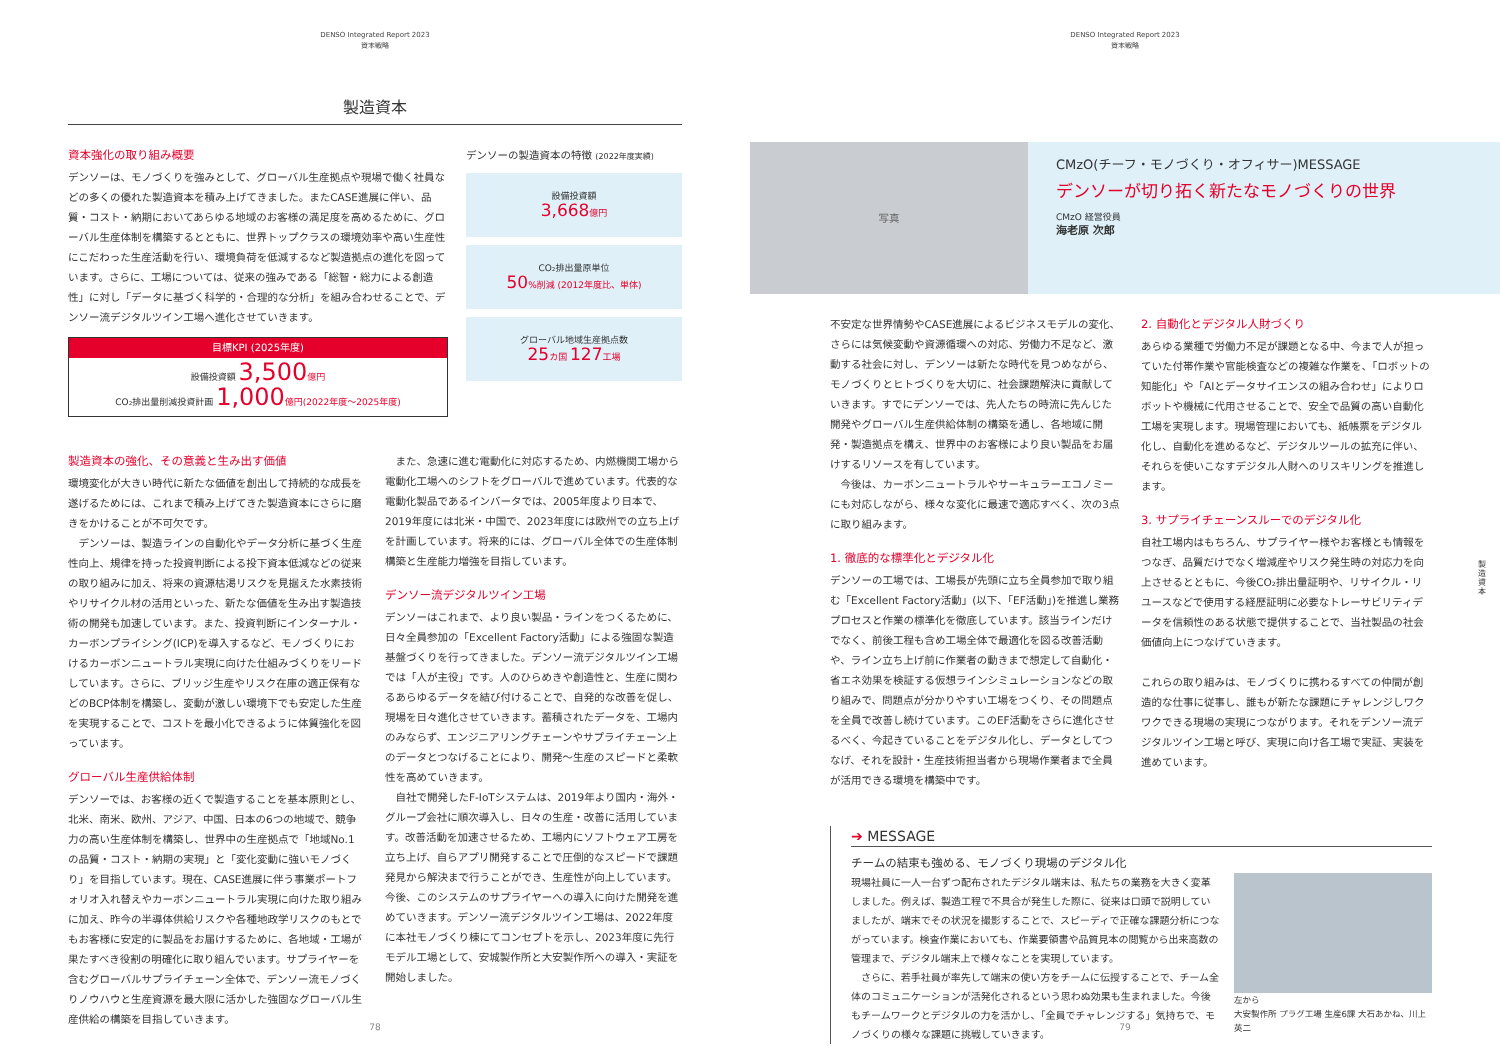DENSO Integrated Report 2023
資本戦略
製造資本
資本強化の取り組み概要
デンソーは、モノづくりを強みとして、グローバル生産拠点や現場で働く社員などの多くの優れた製造資本を積み上げてきました。またCASE進展に伴い、品質・コスト・納期においてあらゆる地域のお客様の満足度を高めるために、グローバル生産体制を構築するとともに、世界トップクラスの環境効率や高い生産性にこだわった生産活動を行い、環境負荷を低減するなど製造拠点の進化を図っています。さらに、工場については、従来の強みである「総智・総力による創造性」に対し「データに基づく科学的・合理的な分析」を組み合わせることで、デンソー流デジタルツイン工場へ進化させていきます。
目標KPI (2025年度)
設備投資額 3,500 億円
CO₂排出量削減投資計画 1,000 億円(2022年度～2025年度)
デンソーの製造資本の特徴 (2022年度実績)
設備投資額
3,668 億円
CO₂排出量原単位
50%削減 (2012年度比、単体)
グローバル地域生産拠点数
25 カ国 127 工場
製造資本の強化、その意義と生み出す価値
環境変化が大きい時代に新たな価値を創出して持続的な成長を遂げるためには、これまで積み上げてきた製造資本にさらに磨きをかけることが不可欠です。
　デンソーは、製造ラインの自動化やデータ分析に基づく生産性向上、規律を持った投資判断による投下資本低減などの従来の取り組みに加え、将来の資源枯渇リスクを見据えた水素技術やリサイクル材の活用といった、新たな価値を生み出す製造技術の開発も加速しています。また、投資判断にインターナル・カーボンプライシング(ICP)を導入するなど、モノづくりにおけるカーボンニュートラル実現に向けた仕組みづくりをリードしています。さらに、ブリッジ生産やリスク在庫の適正保有などのBCP体制を構築し、変動が激しい環境下でも安定した生産を実現することで、コストを最小化できるように体質強化を図っています。
グローバル生産供給体制
デンソーでは、お客様の近くで製造することを基本原則とし、北米、南米、欧州、アジア、中国、日本の6つの地域で、競争力の高い生産体制を構築し、世界中の生産拠点で「地域No.1の品質・コスト・納期の実現」と「変化変動に強いモノづくり」を目指しています。現在、CASE進展に伴う事業ポートフォリオ入れ替えやカーボンニュートラル実現に向けた取り組みに加え、昨今の半導体供給リスクや各種地政学リスクのもとでもお客様に安定的に製品をお届けするために、各地域・工場が果たすべき役割の明確化に取り組んでいます。サプライヤーを含むグローバルサプライチェーン全体で、デンソー流モノづくりノウハウと生産資源を最大限に活かした強固なグローバル生産供給の構築を目指していきます。
　また、急速に進む電動化に対応するため、内燃機関工場から電動化工場へのシフトをグローバルで進めています。代表的な電動化製品であるインバータでは、2005年度より日本で、2019年度には北米・中国で、2023年度には欧州での立ち上げを計画しています。将来的には、グローバル全体での生産体制構築と生産能力増強を目指しています。
デンソー流デジタルツイン工場
デンソーはこれまで、より良い製品・ラインをつくるために、日々全員参加の「Excellent Factory活動」による強固な製造基盤づくりを行ってきました。デンソー流デジタルツイン工場では「人が主役」です。人のひらめきや創造性と、生産に関わるあらゆるデータを結び付けることで、自発的な改善を促し、現場を日々進化させていきます。蓄積されたデータを、工場内のみならず、エンジニアリングチェーンやサプライチェーン上のデータとつなげることにより、開発～生産のスピードと柔軟性を高めていきます。
　自社で開発したF-IoTシステムは、2019年より国内・海外・グループ会社に順次導入し、日々の生産・改善に活用しています。改善活動を加速させるため、工場内にソフトウェア工房を立ち上げ、自らアプリ開発することで圧倒的なスピードで課題発見から解決まで行うことができ、生産性が向上しています。今後、このシステムのサプライヤーへの導入に向けた開発を進めていきます。デンソー流デジタルツイン工場は、2022年度に本社モノづくり棟にてコンセプトを示し、2023年度に先行モデル工場として、安城製作所と大安製作所への導入・実証を開始しました。
78
DENSO Integrated Report 2023
資本戦略
写真
CMzO(チーフ・モノづくり・オフィサー)MESSAGE
デンソーが切り拓く新たなモノづくりの世界
CMzO 経営役員
海老原 次郎
不安定な世界情勢やCASE進展によるビジネスモデルの変化、さらには気候変動や資源循環への対応、労働力不足など、激動する社会に対し、デンソーは新たな時代を見つめながら、モノづくりとヒトづくりを大切に、社会課題解決に貢献していきます。すでにデンソーでは、先人たちの時流に先んじた開発やグローバル生産供給体制の構築を通し、各地域に開発・製造拠点を構え、世界中のお客様により良い製品をお届けするリソースを有しています。
　今後は、カーボンニュートラルやサーキュラーエコノミーにも対応しながら、様々な変化に最速で適応すべく、次の3点に取り組みます。
1. 徹底的な標準化とデジタル化
デンソーの工場では、工場長が先頭に立ち全員参加で取り組む「Excellent Factory活動」(以下、「EF活動」)を推進し業務プロセスと作業の標準化を徹底しています。該当ラインだけでなく、前後工程も含め工場全体で最適化を図る改善活動や、ライン立ち上げ前に作業者の動きまで想定して自動化・省エネ効果を検証する仮想ラインシミュレーションなどの取り組みで、問題点が分かりやすい工場をつくり、その問題点を全員で改善し続けています。このEF活動をさらに進化させるべく、今起きていることをデジタル化し、データとしてつなげ、それを設計・生産技術担当者から現場作業者まで全員が活用できる環境を構築中です。
2. 自動化とデジタル人財づくり
あらゆる業種で労働力不足が課題となる中、今まで人が担っていた付帯作業や官能検査などの複雑な作業を、「ロボットの知能化」や「AIとデータサイエンスの組み合わせ」によりロボットや機械に代用させることで、安全で品質の高い自動化工場を実現します。現場管理においても、紙帳票をデジタル化し、自動化を進めるなど、デジタルツールの拡充に伴い、それらを使いこなすデジタル人財へのリスキリングを推進します。
3. サプライチェーンスルーでのデジタル化
自社工場内はもちろん、サプライヤー様やお客様とも情報をつなぎ、品質だけでなく増減産やリスク発生時の対応力を向上させるとともに、今後CO₂排出量証明や、リサイクル・リユースなどで使用する経歴証明に必要なトレーサビリティデータを信頼性のある状態で提供することで、当社製品の社会価値向上につなげていきます。
これらの取り組みは、モノづくりに携わるすべての仲間が創造的な仕事に従事し、誰もが新たな課題にチャレンジしワクワクできる現場の実現につながります。それをデンソー流デジタルツイン工場と呼び、実現に向け各工場で実証、実装を進めています。
➔ MESSAGE
チームの結束も強める、モノづくり現場のデジタル化
現場社員に一人一台ずつ配布されたデジタル端末は、私たちの業務を大きく変革しました。例えば、製造工程で不具合が発生した際に、従来は口頭で説明していましたが、端末でその状況を撮影することで、スピーディで正確な課題分析につながっています。検査作業においても、作業要領書や品質見本の閲覧から出来高数の管理まで、デジタル端末上で様々なことを実現しています。
　さらに、若手社員が率先して端末の使い方をチームに伝授することで、チーム全体のコミュニケーションが活発化されるという思わぬ効果も生まれました。今後もチームワークとデジタルの力を活かし、「全員でチャレンジする」気持ちで、モノづくりの様々な課題に挑戦していきます。
左から
大安製作所 プラグ工場 生産6課 大石あかね、川上英二
製造資本
79